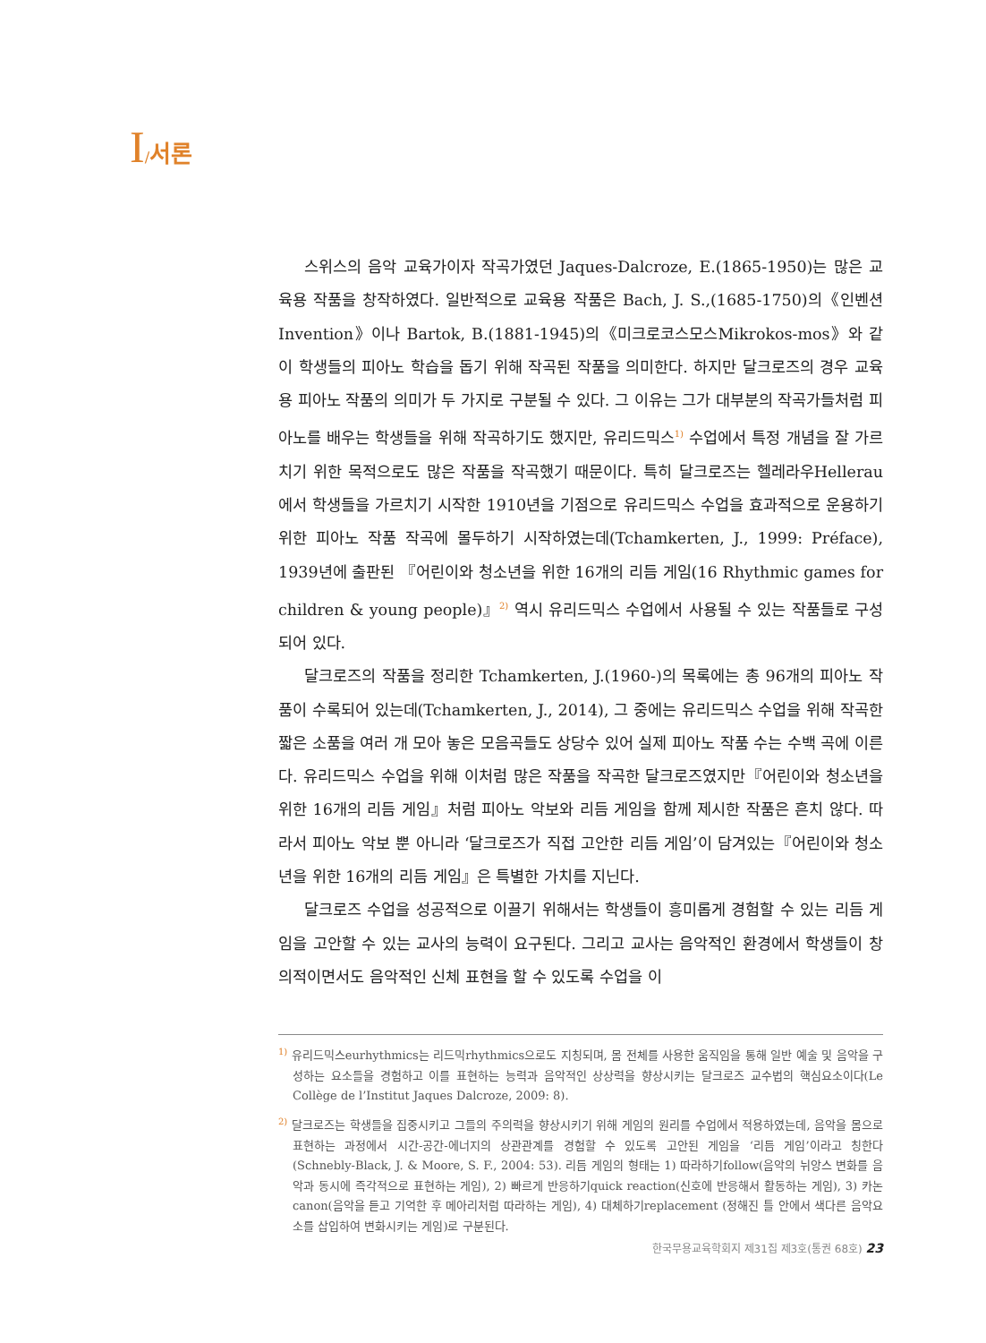I/서론
스위스의 음악 교육가이자 작곡가였던 Jaques-Dalcroze, E.(1865-1950)는 많은 교육용 작품을 창작하였다. 일반적으로 교육용 작품은 Bach, J. S.,(1685-1750)의《인벤션Invention》이나 Bartok, B.(1881-1945)의《미크로코스모스Mikrokos-mos》와 같이 학생들의 피아노 학습을 돕기 위해 작곡된 작품을 의미한다. 하지만 달크로즈의 경우 교육용 피아노 작품의 의미가 두 가지로 구분될 수 있다. 그 이유는 그가 대부분의 작곡가들처럼 피아노를 배우는 학생들을 위해 작곡하기도 했지만, 유리드믹스<sup>1)</sup> 수업에서 특정 개념을 잘 가르치기 위한 목적으로도 많은 작품을 작곡했기 때문이다. 특히 달크로즈는 헬레라우Hellerau에서 학생들을 가르치기 시작한 1910년을 기점으로 유리드믹스 수업을 효과적으로 운용하기 위한 피아노 작품 작곡에 몰두하기 시작하였는데(Tchamkerten, J., 1999: Préface), 1939년에 출판된 『어린이와 청소년을 위한 16개의 리듬 게임(16 Rhythmic games for children & young people)』<sup>2)</sup> 역시 유리드믹스 수업에서 사용될 수 있는 작품들로 구성되어 있다.
달크로즈의 작품을 정리한 Tchamkerten, J.(1960-)의 목록에는 총 96개의 피아노 작품이 수록되어 있는데(Tchamkerten, J., 2014), 그 중에는 유리드믹스 수업을 위해 작곡한 짧은 소품을 여러 개 모아 놓은 모음곡들도 상당수 있어 실제 피아노 작품 수는 수백 곡에 이른다. 유리드믹스 수업을 위해 이처럼 많은 작품을 작곡한 달크로즈였지만『어린이와 청소년을 위한 16개의 리듬 게임』처럼 피아노 악보와 리듬 게임을 함께 제시한 작품은 흔치 않다. 따라서 피아노 악보 뿐 아니라 ‘달크로즈가 직접 고안한 리듬 게임’이 담겨있는『어린이와 청소년을 위한 16개의 리듬 게임』은 특별한 가치를 지닌다.
달크로즈 수업을 성공적으로 이끌기 위해서는 학생들이 흥미롭게 경험할 수 있는 리듬 게임을 고안할 수 있는 교사의 능력이 요구된다. 그리고 교사는 음악적인 환경에서 학생들이 창의적이면서도 음악적인 신체 표현을 할 수 있도록 수업을 이
<sup>1)</sup> 유리드믹스eurhythmics는 리드믹rhythmics으로도 지칭되며, 몸 전체를 사용한 움직임을 통해 일반 예술 및 음악을 구성하는 요소들을 경험하고 이를 표현하는 능력과 음악적인 상상력을 향상시키는 달크로즈 교수법의 핵심요소이다(Le Collège de l’Institut Jaques Dalcroze, 2009: 8).
<sup>2)</sup> 달크로즈는 학생들을 집중시키고 그들의 주의력을 향상시키기 위해 게임의 원리를 수업에서 적용하였는데, 음악을 몸으로 표현하는 과정에서 시간-공간-에너지의 상관관계를 경험할 수 있도록 고안된 게임을 ‘리듬 게임’이라고 칭한다(Schnebly-Black, J. & Moore, S. F., 2004: 53). 리듬 게임의 형태는 1) 따라하기follow(음악의 뉘앙스 변화를 음악과 동시에 즉각적으로 표현하는 게임), 2) 빠르게 반응하기quick reaction(신호에 반응해서 활동하는 게임), 3) 카논canon(음악을 듣고 기억한 후 메아리처럼 따라하는 게임), 4) 대체하기replacement (정해진 틀 안에서 색다른 음악요소를 삽입하여 변화시키는 게임)로 구분된다.
한국무용교육학회지 제31집 제3호(통권 68호) 23